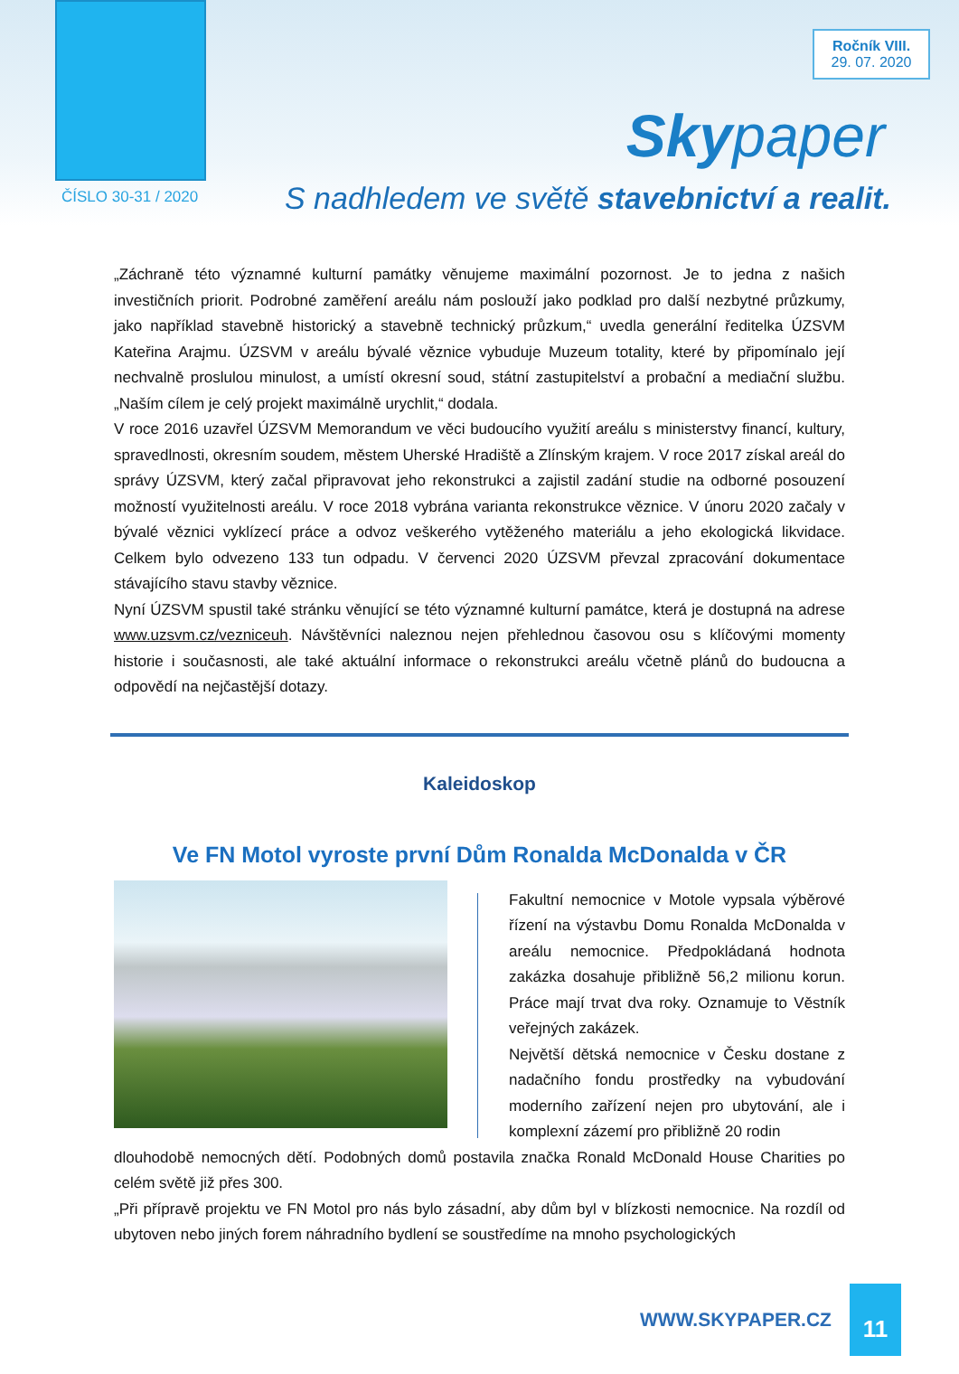Ročník VIII.
29. 07. 2020
Sky paper
ČÍSLO 30-31 / 2020
S nadhledem ve světě stavebnictví a realit.
„Záchraně této významné kulturní památky věnujeme maximální pozornost. Je to jedna z našich investičních priorit. Podrobné zaměření areálu nám poslouží jako podklad pro další nezbytné průzkumy, jako například stavebně historický a stavebně technický průzkum,“ uvedla generální ředitelka ÚZSVM Kateřina Arajmu. ÚZSVM v areálu bývalé věznice vybuduje Muzeum totality, které by připomínalo její nechvalně proslulou minulost, a umístí okresní soud, státní zastupitelství a probační a mediační službu. „Naším cílem je celý projekt maximálně urychlit,“ dodala.
V roce 2016 uzavřel ÚZSVM Memorandum ve věci budoucího využití areálu s ministerstvy financí, kultury, spravedlnosti, okresním soudem, městem Uherské Hradiště a Zlínským krajem. V roce 2017 získal areál do správy ÚZSVM, který začal připravovat jeho rekonstrukci a zajistil zadání studie na odborné posouzení možností využitelnosti areálu. V roce 2018 vybrána varianta rekonstrukce věznice. V únoru 2020 začaly v bývalé věznici vyklízecí práce a odvoz veškerého vytěženého materiálu a jeho ekologická likvidace. Celkem bylo odvezeno 133 tun odpadu. V červenci 2020 ÚZSVM převzal zpracování dokumentace stávajícího stavu stavby věznice.
Nyní ÚZSVM spustil také stránku věnující se této významné kulturní památce, která je dostupná na adrese www.uzsvm.cz/vezniceuh. Návštěvníci naleznou nejen přehlednou časovou osu s klíčovými momenty historie i současnosti, ale také aktuální informace o rekonstrukci areálu včetně plánů do budoucna a odpovědí na nejčastější dotazy.
Kaleidoskop
Ve FN Motol vyroste první Dům Ronalda McDonalda v ČR
Fakultní nemocnice v Motole vypsala výběrové řízení na výstavbu Domu Ronalda McDonalda v areálu nemocnice. Předpokládaná hodnota zakázka dosahuje přibližně 56,2 milionu korun. Práce mají trvat dva roky. Oznamuje to Věstník veřejných zakázek.
Největší dětská nemocnice v Česku dostane z nadačního fondu prostředky na vybudování moderního zařízení nejen pro ubytování, ale i komplexní zázemí pro přibližně 20 rodin
dlouhodobě nemocných dětí. Podobných domů postavila značka Ronald McDonald House Charities po celém světě již přes 300.
„Při přípravě projektu ve FN Motol pro nás bylo zásadní, aby dům byl v blízkosti nemocnice. Na rozdíl od ubytoven nebo jiných forem náhradního bydlení se soustředíme na mnoho psychologických
WWW.SKYPAPER.CZ
11